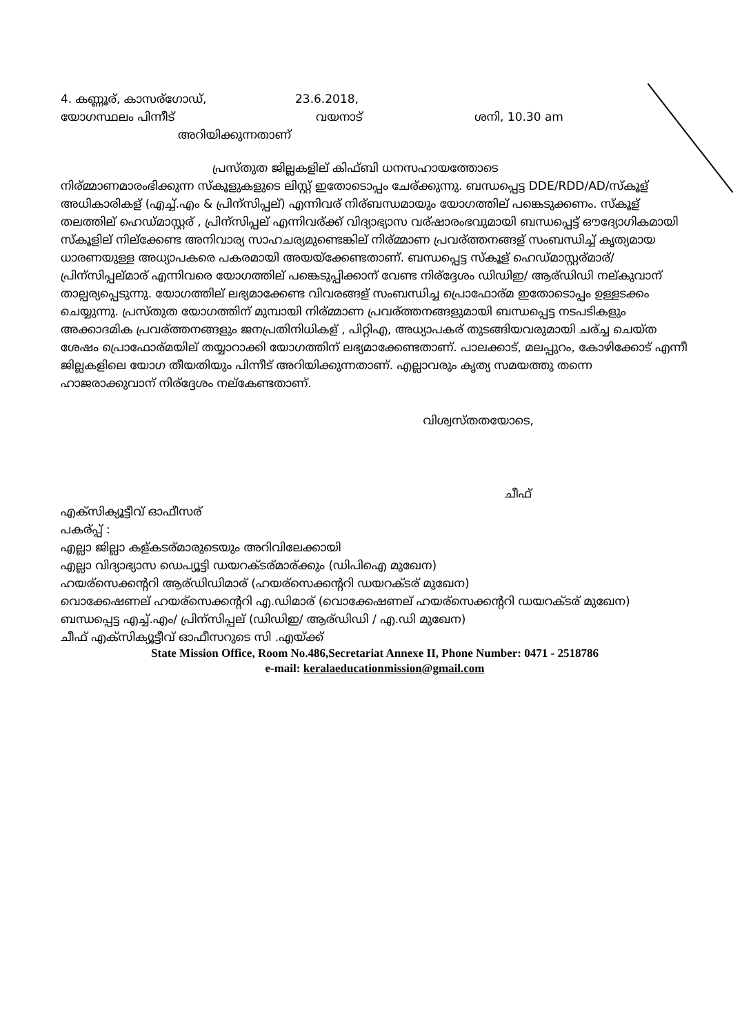4. കണ്ണൂര്, കാസര്ഗോഡ്, 23.6.2018,
യോഗസ്ഥലം പിന്നീട് വയനാട് ശനി, 10.30 am
അറിയിക്കുന്നതാണ്
പ്രസ്തുത ജില്ലകളില് കിഫ്ബി ധനസഹായത്തോടെ
നിര്മ്മാണമാരംഭിക്കുന്ന സ്കൂളുകളുടെ ലിസ്റ്റ് ഇതോടൊപ്പം ചേര്ക്കുന്നു. ബന്ധപ്പെട്ട DDE/RDD/AD/സ്കൂള് അധികാരികള് (എച്ച്.എം & പ്രിന്സിപ്പല്) എന്നിവര് നിര്ബന്ധമായും യോഗത്തില് പങ്കെടുക്കണം. സ്കൂള് തലത്തില് ഹെഡ്മാസ്റ്റര് , പ്രിന്സിപ്പല് എന്നിവര്ക്ക് വിദ്യാഭ്യാസ വര്ഷാരംഭവുമായി ബന്ധപ്പെട്ട് ഔദ്യോഗികമായി സ്കൂളില് നില്ക്കേണ്ട അനിവാര്യ സാഹചര്യമുണ്ടെങ്കില് നിര്മ്മാണ പ്രവര്ത്തനങ്ങള് സംബന്ധിച്ച് കൃത്യമായ ധാരണയുള്ള അധ്യാപകരെ പകരമായി അയയ്ക്കേണ്ടതാണ്. ബന്ധപ്പെട്ട സ്കൂള് ഹെഡ്മാസ്റ്റര്മാര്/ പ്രിന്സിപ്പല്മാര് എന്നിവരെ യോഗത്തില് പങ്കെടുപ്പിക്കാന് വേണ്ട നിര്ദ്ദേശം ഡിഡിഇ/ ആര്ഡിഡി നല്കുവാന് താല്പര്യപ്പെടുന്നു. യോഗത്തില് ലഭ്യമാക്കേണ്ട വിവരങ്ങള് സംബന്ധിച്ച പ്രൊഫോര്മ ഇതോടൊപ്പം ഉള്ളടക്കം ചെയ്യുന്നു. പ്രസ്തുത യോഗത്തിന് മുമ്പായി നിര്മ്മാണ പ്രവര്ത്തനങ്ങളുമായി ബന്ധപ്പെട്ട നടപടികളും അക്കാദമിക പ്രവര്ത്തനങ്ങളും ജനപ്രതിനിധികള് , പിറ്റിഎ, അധ്യാപകര് തുടങ്ങിയവരുമായി ചര്ച്ച ചെയ്ത ശേഷം പ്രൊഫോര്മയില് തയ്യാറാക്കി യോഗത്തിന് ലഭ്യമാക്കേണ്ടതാണ്. പാലക്കാട്, മലപ്പുറം, കോഴിക്കോട് എന്നീ ജില്ലകളിലെ യോഗ തീയതിയും പിന്നീട് അറിയിക്കുന്നതാണ്. എല്ലാവരും കൃത്യ സമയത്തു തന്നെ ഹാജരാക്കുവാന് നിര്ദ്ദേശം നല്കേണ്ടതാണ്.
വിശ്വസ്തതയോടെ,
ചീഫ്
എക്സിക്യൂട്ടീവ് ഓഫീസര്
പകര്പ്പ് :
എല്ലാ ജില്ലാ കള്കടര്മാരുടെയും അറിവിലേക്കായി
എല്ലാ വിദ്യാഭ്യാസ ഡെപ്യൂട്ടി ഡയറക്ടര്മാര്ക്കും (ഡിപിഐ മുഖേന)
ഹയര്സെക്കന്ററി ആര്ഡിഡിമാര് (ഹയര്സെക്കന്ററി ഡയറക്ടര് മുഖേന)
വൊക്കേഷണല് ഹയര്സെക്കന്ററി എ.ഡിമാര് (വൊക്കേഷണല് ഹയര്സെക്കന്ററി ഡയറക്ടര് മുഖേന)
ബന്ധപ്പെട്ട എച്ച്.എം/ പ്രിന്സിപ്പല് (ഡിഡിഇ/ ആര്ഡിഡി / എ.ഡി മുഖേന)
ചീഫ് എക്സിക്യൂട്ടീവ് ഓഫീസറുടെ സി .എയ്ക്ക്
State Mission Office, Room No.486,Secretariat Annexe II, Phone Number: 0471 - 2518786
e-mail: keralaeducationmission@gmail.com